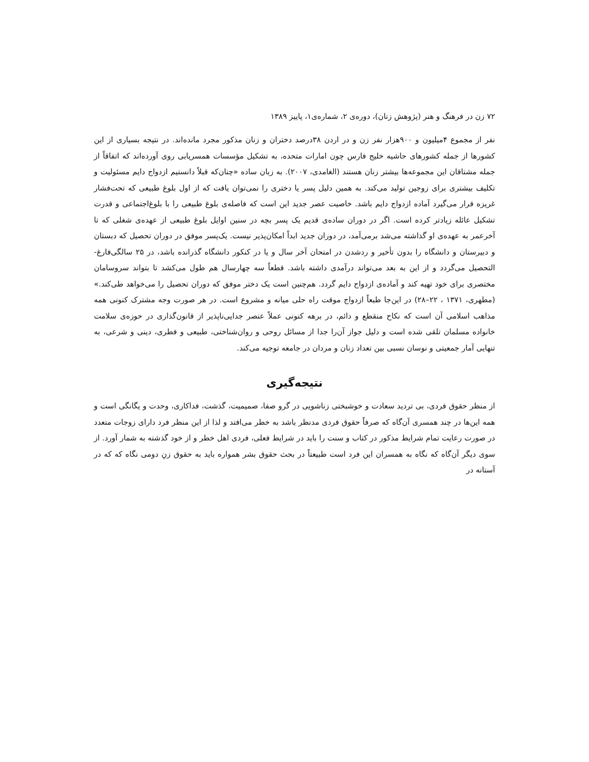۷۲ زن در فرهنگ و هنر (پژوهش زنان)، دوره‌ی ۲، شماره‌ی۱، پاییز ۱۳۸۹
نفر از مجموع ۴میلیون و ۹۰۰هزار نفر زن و در اردن ۳۸درصد دختران و زنان مذکور مجرد مانده‌اند. در نتیجه بسیاری از این کشورها از جمله کشورهای حاشیه خلیج فارس چون امارات متحده، به تشکیل مؤسسات همسریابی روی آورده‌اند که اتفاقاً از جمله مشتاقان این مجموعه‌ها بیشتر زنان هستند (الغامدی، ۲۰۰۷). به زبان ساده «چنان‌که قبلاً دانستیم ازدواج دایم مسئولیت و تکلیف بیشتری برای زوجین تولید می‌کند. به همین دلیل پسر یا دختری را نمی‌توان یافت که از اول بلوغ طبیعی که تحت‌فشار غریزه قرار می‌گیرد آماده ازدواج دایم باشد. خاصیت عصر جدید این است که فاصله‌ی بلوغ طبیعی را با بلوغ‌اجتماعی و قدرت تشکیل عائله زیادتر کرده است. اگر در دوران ساده‌ی قدیم یک پسر بچه در سنین اوایل بلوغ طبیعی از عهده‌ی شغلی که تا آخرعمر به عهده‌ی او گذاشته می‌شد برمی‌آمد، در دوران جدید ابداً امکان‌پذیر نیست. یک‌پسر موفق در دوران تحصیل که دبستان و دبیرستان و دانشگاه را بدون تأخیر و ردشدن در امتحان آخر سال و یا در کنکور دانشگاه گذرانده باشد، در ۲۵ سالگی‌فارغ‌-التحصیل می‌گردد و از این به بعد می‌تواند درآمدی داشته باشد. قطعاً سه چهارسال هم طول می‌کشد تا بتواند سروسامان مختصری برای خود تهیه کند و آماده‌ی ازدواج دایم گردد. هم‌چنین است یک دختر موفق که دوران تحصیل را می‌خواهد طی‌کند.» (مطهری، ۱۳۷۱ ، ۲۲–۲۸) در این‌جا طبعاً ازدواج موقت راه حلی میانه و مشروع است. در هر صورت وجه مشترک کنونی همه مذاهب اسلامی آن است که نکاح منقطع و دائم، در برهه کنونی عملاً عنصر جدایی‌ناپذیر از قانون‌گذاری در حوزه‌ی سلامت خانواده مسلمان تلقی شده است و دلیل جواز آن‌را جدا از مسائل روحی و روان‌شناختی، طبیعی و فطری، دینی و شرعی، به تنهایی آمار جمعیتی و نوسان نسبی بین تعداد زنان و مردان در جامعه توجیه می‌کند.
نتیجه‌گیری
از منظر حقوق فردی، بی تردید سعادت و خوشبختی زناشویی در گرو صفا، صمیمیت، گذشت، فداکاری، وحدت و یگانگی است و همه این‌ها در چند همسری آن‌گاه که صرفاً حقوق فردی مدنظر باشد به خطر می‌افتد و لذا از این منظر فرد دارای زوجات متعدد در صورت رعایت تمام شرایط مذکور در کتاب و سنت را باید در شرایط فعلی، فردی اهل خطر و از خود گذشته به شمار آورد. از سوی دیگر آن‌گاه که نگاه به همسران این فرد است طبیعتاً در بحث حقوق بشر همواره باید به حقوق زنِ دومی نگاه که که در آستانه در